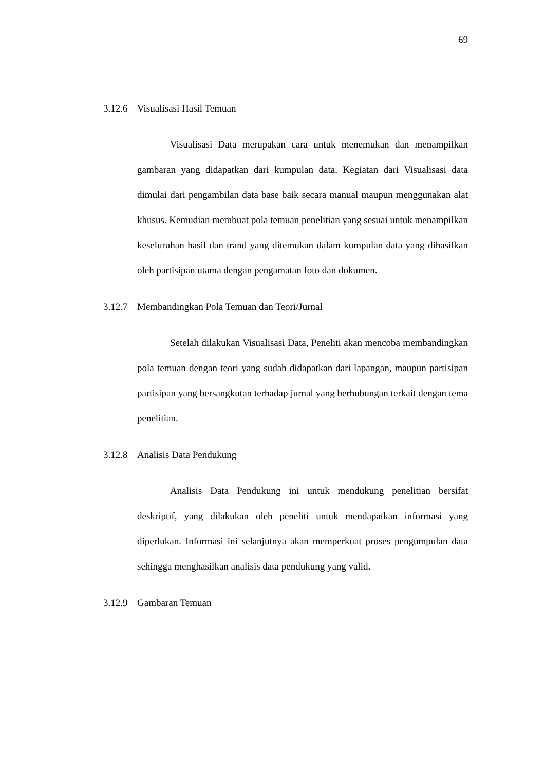69
3.12.6 Visualisasi Hasil Temuan
Visualisasi Data merupakan cara untuk menemukan dan menampilkan gambaran yang didapatkan dari kumpulan data. Kegiatan dari Visualisasi data dimulai dari pengambilan data base baik secara manual maupun menggunakan alat khusus. Kemudian membuat pola temuan penelitian yang sesuai untuk menampilkan keseluruhan hasil dan trand yang ditemukan dalam kumpulan data yang dihasilkan oleh partisipan utama dengan pengamatan foto dan dokumen.
3.12.7 Membandingkan Pola Temuan dan Teori/Jurnal
Setelah dilakukan Visualisasi Data, Peneliti akan mencoba membandingkan pola temuan dengan teori yang sudah didapatkan dari lapangan, maupun partisipan partisipan yang bersangkutan terhadap jurnal yang berhubungan terkait dengan tema penelitian.
3.12.8 Analisis Data Pendukung
Analisis Data Pendukung ini untuk mendukung penelitian bersifat deskriptif, yang dilakukan oleh peneliti untuk mendapatkan informasi yang diperlukan. Informasi ini selanjutnya akan memperkuat proses pengumpulan data sehingga menghasilkan analisis data pendukung yang valid.
3.12.9 Gambaran Temuan